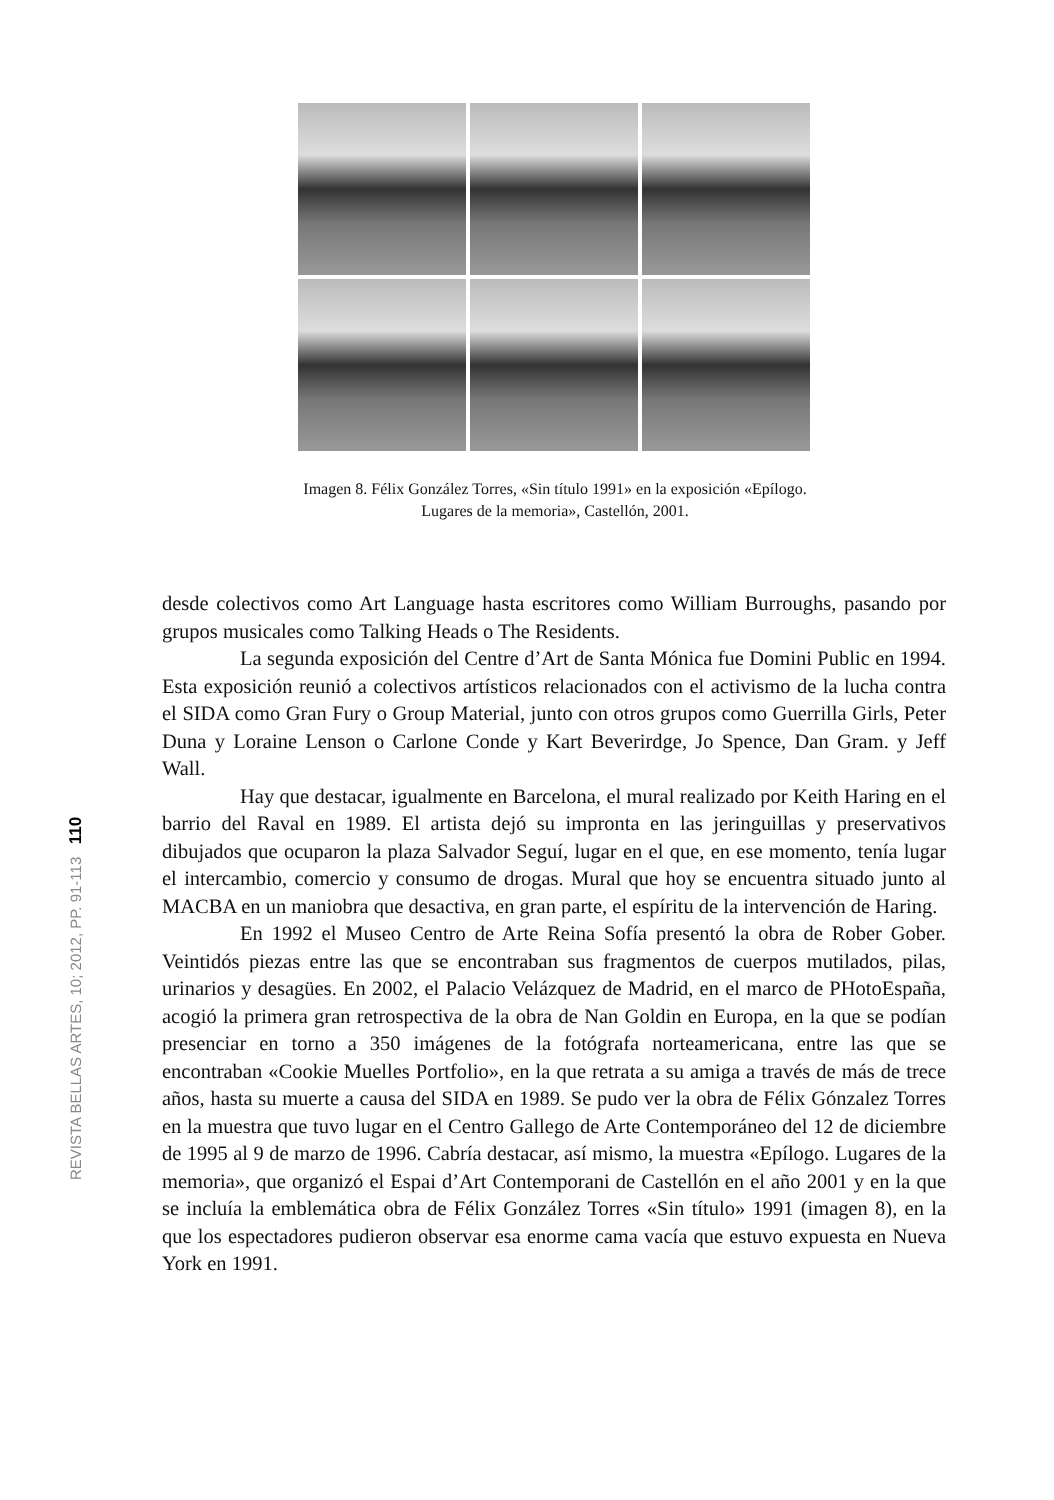Imagen 8. Félix González Torres, «Sin título 1991» en la exposición «Epílogo.
Lugares de la memoria», Castellón, 2001.
REVISTA BELLAS ARTES, 10; 2012, PP. 91-113 110
desde colectivos como Art Language hasta escritores como William Burroughs, pasando por grupos musicales como Talking Heads o The Residents.
La segunda exposición del Centre d’Art de Santa Mónica fue Domini Public en 1994. Esta exposición reunió a colectivos artísticos relacionados con el activismo de la lucha contra el SIDA como Gran Fury o Group Material, junto con otros grupos como Guerrilla Girls, Peter Duna y Loraine Lenson o Carlone Conde y Kart Beverirdge, Jo Spence, Dan Gram. y Jeff Wall.
Hay que destacar, igualmente en Barcelona, el mural realizado por Keith Haring en el barrio del Raval en 1989. El artista dejó su impronta en las jeringuillas y preservativos dibujados que ocuparon la plaza Salvador Seguí, lugar en el que, en ese momento, tenía lugar el intercambio, comercio y consumo de drogas. Mural que hoy se encuentra situado junto al MACBA en un maniobra que desactiva, en gran parte, el espíritu de la intervención de Haring.
En 1992 el Museo Centro de Arte Reina Sofía presentó la obra de Rober Gober. Veintidós piezas entre las que se encontraban sus fragmentos de cuerpos mutilados, pilas, urinarios y desagües. En 2002, el Palacio Velázquez de Madrid, en el marco de PHotoEspaña, acogió la primera gran retrospectiva de la obra de Nan Goldin en Europa, en la que se podían presenciar en torno a 350 imágenes de la fotógrafa norteamericana, entre las que se encontraban «Cookie Muelles Portfolio», en la que retrata a su amiga a través de más de trece años, hasta su muerte a causa del SIDA en 1989. Se pudo ver la obra de Félix Gónzalez Torres en la muestra que tuvo lugar en el Centro Gallego de Arte Contemporáneo del 12 de diciembre de 1995 al 9 de marzo de 1996. Cabría destacar, así mismo, la muestra «Epílogo. Lugares de la memoria», que organizó el Espai d’Art Contemporani de Castellón en el año 2001 y en la que se incluía la emblemática obra de Félix González Torres «Sin título» 1991 (imagen 8), en la que los espectadores pudieron observar esa enorme cama vacía que estuvo expuesta en Nueva York en 1991.